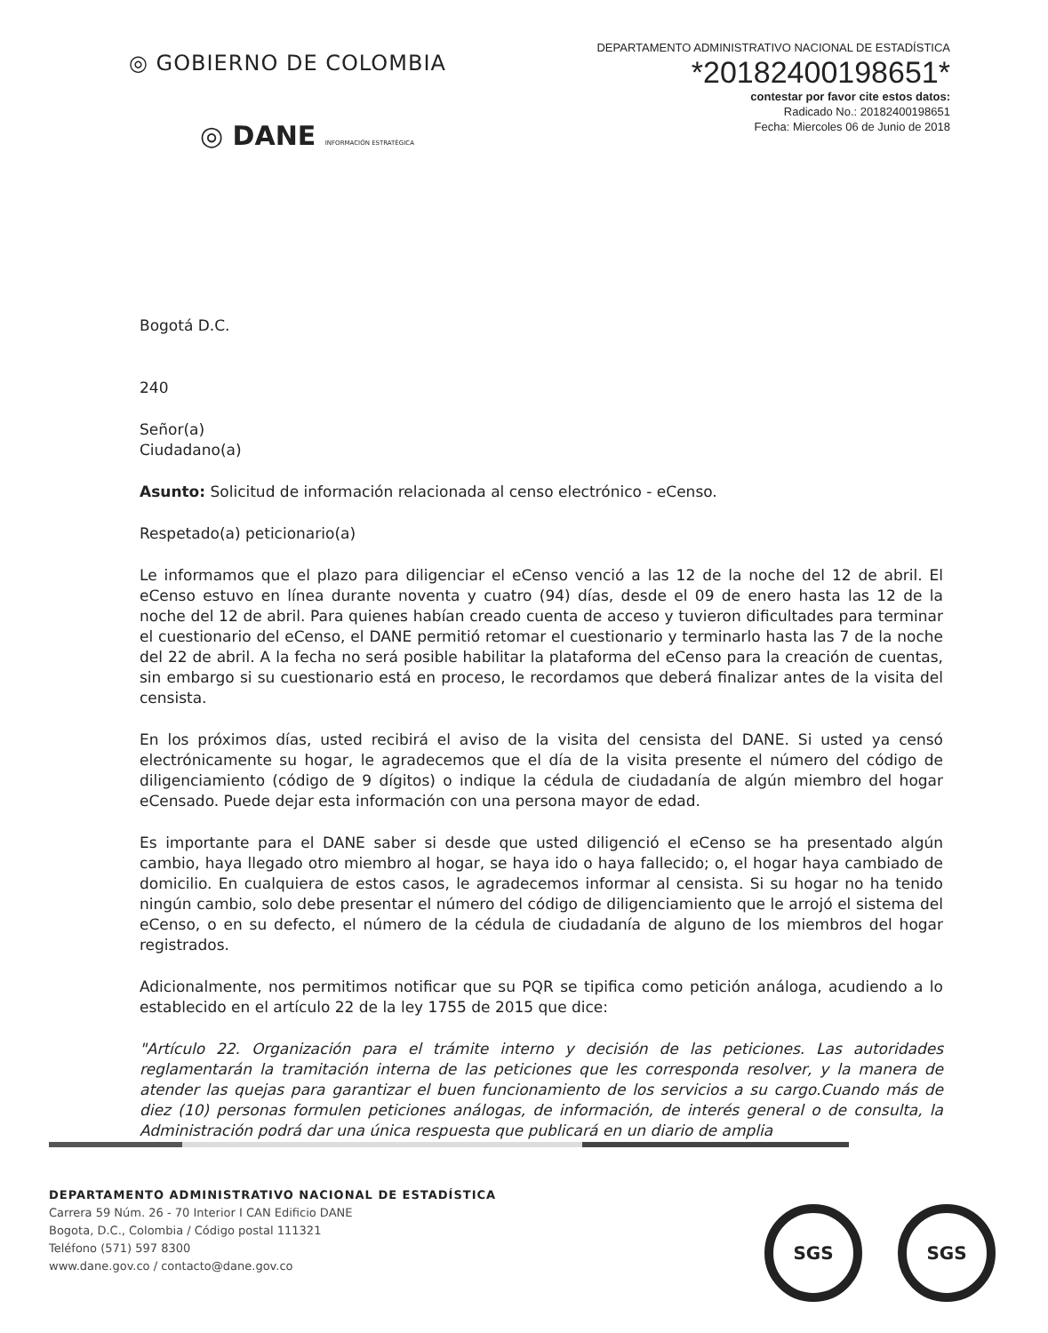◎ GOBIERNO DE COLOMBIA
◎ DANE INFORMACIÓN ESTRATÉGICA
DEPARTAMENTO ADMINISTRATIVO NACIONAL DE ESTADÍSTICA
*20182400198651*
contestar por favor cite estos datos:
Radicado No.: 20182400198651
Fecha: Miercoles 06 de Junio de 2018
Bogotá D.C.
240
Señor(a)
Ciudadano(a)
Asunto: Solicitud de información relacionada al censo electrónico - eCenso.
Respetado(a) peticionario(a)
Le informamos que el plazo para diligenciar el eCenso venció a las 12 de la noche del 12 de abril. El eCenso estuvo en línea durante noventa y cuatro (94) días, desde el 09 de enero hasta las 12 de la noche del 12 de abril. Para quienes habían creado cuenta de acceso y tuvieron dificultades para terminar el cuestionario del eCenso, el DANE permitió retomar el cuestionario y terminarlo hasta las 7 de la noche del 22 de abril. A la fecha no será posible habilitar la plataforma del eCenso para la creación de cuentas, sin embargo si su cuestionario está en proceso, le recordamos que deberá finalizar antes de la visita del censista.
En los próximos días, usted recibirá el aviso de la visita del censista del DANE. Si usted ya censó electrónicamente su hogar, le agradecemos que el día de la visita presente el número del código de diligenciamiento (código de 9 dígitos) o indique la cédula de ciudadanía de algún miembro del hogar eCensado. Puede dejar esta información con una persona mayor de edad.
Es importante para el DANE saber si desde que usted diligenció el eCenso se ha presentado algún cambio, haya llegado otro miembro al hogar, se haya ido o haya fallecido; o, el hogar haya cambiado de domicilio. En cualquiera de estos casos, le agradecemos informar al censista. Si su hogar no ha tenido ningún cambio, solo debe presentar el número del código de diligenciamiento que le arrojó el sistema del eCenso, o en su defecto, el número de la cédula de ciudadanía de alguno de los miembros del hogar registrados.
Adicionalmente, nos permitimos notificar que su PQR se tipifica como petición análoga, acudiendo a lo establecido en el artículo 22 de la ley 1755 de 2015 que dice:
"Artículo 22. Organización para el trámite interno y decisión de las peticiones. Las autoridades reglamentarán la tramitación interna de las peticiones que les corresponda resolver, y la manera de atender las quejas para garantizar el buen funcionamiento de los servicios a su cargo.Cuando más de diez (10) personas formulen peticiones análogas, de información, de interés general o de consulta, la Administración podrá dar una única respuesta que publicará en un diario de amplia
DEPARTAMENTO ADMINISTRATIVO NACIONAL DE ESTADÍSTICA
Carrera 59 Núm. 26 - 70 Interior I CAN Edificio DANE
Bogota, D.C., Colombia / Código postal 111321
Teléfono (571) 597 8300
www.dane.gov.co / contacto@dane.gov.co
SGS SGS